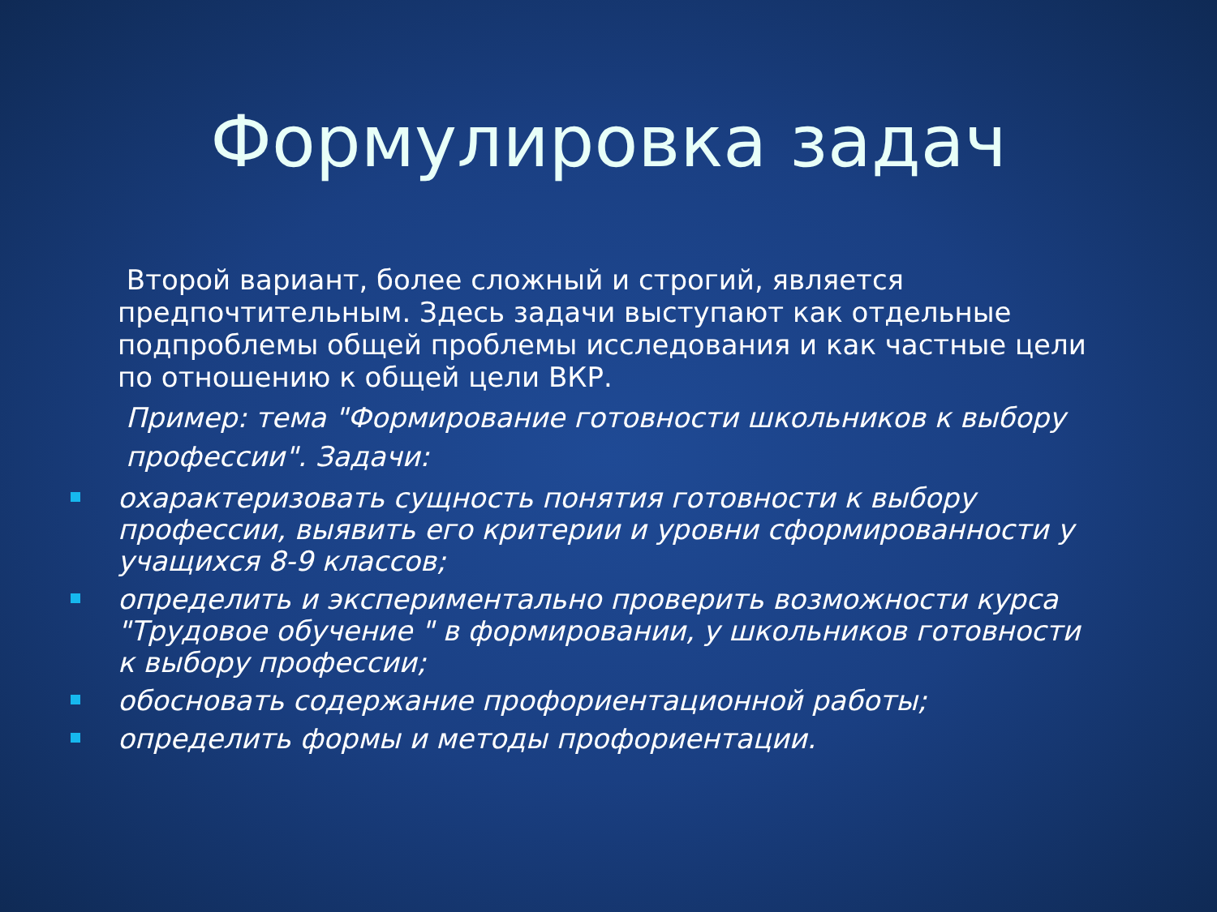Формулировка задач
Второй вариант, более сложный и строгий, является предпочтительным. Здесь задачи выступают как отдельные подпроблемы общей проблемы исследования и как частные цели по отношению к общей цели ВКР.
Пример: тема "Формирование готовности школьников к выбору профессии". Задачи:
охарактеризовать сущность понятия готовности к выбору профессии, выявить его критерии и уровни сформированности у учащихся 8-9 классов;
определить и экспериментально проверить возможности курса "Трудовое обучение " в формировании, у школьников готовности к выбору профессии;
обосновать содержание профориентационной работы;
определить формы и методы профориентации.